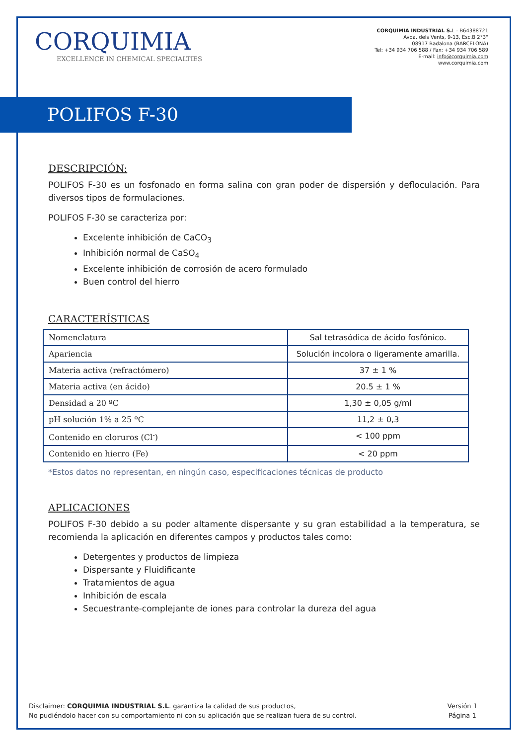CORQUIMIA
EXCELLENCE IN CHEMICAL SPECIALTIES
CORQUIMIA INDUSTRIAL S. L - B64388721
Avda. dels Vents, 9-13, Esc.B 2°3°
08917 Badalona (BARCELONA)
Tel: +34 934 706 588 / Fax: +34 934 706 589
E-mail: info@corquimia.com
www.corquimia.com
POLIFOS F-30
DESCRIPCIÓN:
POLIFOS F-30 es un fosfonado en forma salina con gran poder de dispersión y defloculación. Para diversos tipos de formulaciones.
POLIFOS F-30 se caracteriza por:
Excelente inhibición de CaCO<sub>3</sub>
Inhibición normal de CaSO<sub>4</sub>
Excelente inhibición de corrosión de acero formulado
Buen control del hierro
CARACTERÍSTICAS
| Nomenclatura | Sal tetrasódica de ácido fosfónico. |
| Apariencia | Solución incolora o ligeramente amarilla. |
| Materia activa (refractómero) | 37 ± 1 % |
| Materia activa (en ácido) | 20.5 ± 1 % |
| Densidad a 20 ºC | 1,30 ± 0,05 g/ml |
| pH solución 1% a 25 ºC | 11,2 ± 0,3 |
| Contenido en cloruros (Cl<sup>-</sup>) | < 100 ppm |
| Contenido en hierro (Fe) | < 20 ppm |
*Estos datos no representan, en ningún caso, especificaciones técnicas de producto
APLICACIONES
POLIFOS F-30 debido a su poder altamente dispersante y su gran estabilidad a la temperatura, se recomienda la aplicación en diferentes campos y productos tales como:
Detergentes y productos de limpieza
Dispersante y Fluidificante
Tratamientos de agua
Inhibición de escala
Secuestrante-complejante de iones para controlar la dureza del agua
Disclaimer: CORQUIMIA INDUSTRIAL S.L. garantiza la calidad de sus productos,
No pudiéndolo hacer con su comportamiento ni con su aplicación que se realizan fuera de su control.
Versión 1
Página 1